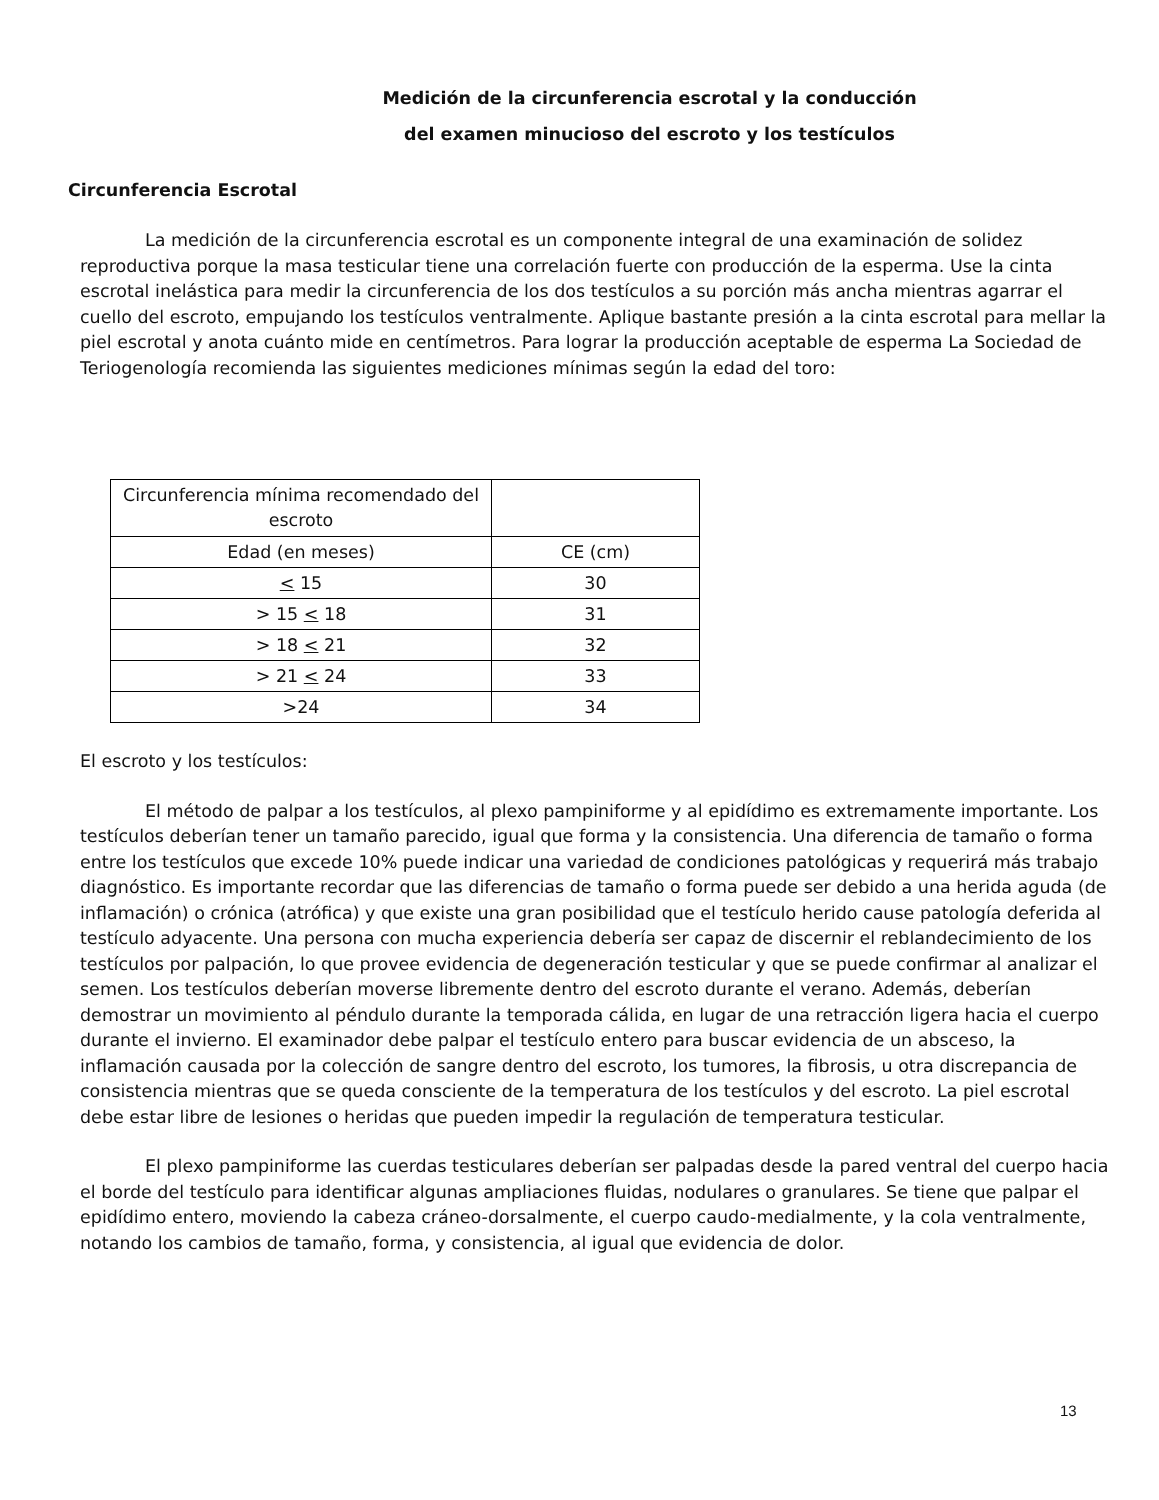Medición de la circunferencia escrotal y la conducción
del examen minucioso del escroto y los testículos
Circunferencia Escrotal
La medición de la circunferencia escrotal es un componente integral de una examinación de solidez reproductiva porque la masa testicular tiene una correlación fuerte con producción de la esperma. Use la cinta escrotal inelástica para medir la circunferencia de los dos testículos a su porción más ancha mientras agarrar el cuello del escroto, empujando los testículos ventralmente. Aplique bastante presión a la cinta escrotal para mellar la piel escrotal y anota cuánto mide en centímetros. Para lograr la producción aceptable de esperma La Sociedad de Teriogenología recomienda las siguientes mediciones mínimas según la edad del toro:
| Circunferencia mínima recomendado del escroto | |
| Edad (en meses) | CE (cm) |
| < 15 | 30 |
| > 15 < 18 | 31 |
| > 18 < 21 | 32 |
| > 21 < 24 | 33 |
| >24 | 34 |
El escroto y los testículos:
El método de palpar a los testículos, al plexo pampiniforme y al epidídimo es extremamente importante. Los testículos deberían tener un tamaño parecido, igual que forma y la consistencia. Una diferencia de tamaño o forma entre los testículos que excede 10% puede indicar una variedad de condiciones patológicas y requerirá más trabajo diagnóstico. Es importante recordar que las diferencias de tamaño o forma puede ser debido a una herida aguda (de inflamación) o crónica (atrófica) y que existe una gran posibilidad que el testículo herido cause patología deferida al testículo adyacente. Una persona con mucha experiencia debería ser capaz de discernir el reblandecimiento de los testículos por palpación, lo que provee evidencia de degeneración testicular y que se puede confirmar al analizar el semen. Los testículos deberían moverse libremente dentro del escroto durante el verano. Además, deberían demostrar un movimiento al péndulo durante la temporada cálida, en lugar de una retracción ligera hacia el cuerpo durante el invierno. El examinador debe palpar el testículo entero para buscar evidencia de un absceso, la inflamación causada por la colección de sangre dentro del escroto, los tumores, la fibrosis, u otra discrepancia de consistencia mientras que se queda consciente de la temperatura de los testículos y del escroto. La piel escrotal debe estar libre de lesiones o heridas que pueden impedir la regulación de temperatura testicular.
El plexo pampiniforme las cuerdas testiculares deberían ser palpadas desde la pared ventral del cuerpo hacia el borde del testículo para identificar algunas ampliaciones fluidas, nodulares o granulares. Se tiene que palpar el epidídimo entero, moviendo la cabeza cráneo-dorsalmente, el cuerpo caudo-medialmente, y la cola ventralmente, notando los cambios de tamaño, forma, y consistencia, al igual que evidencia de dolor.
13